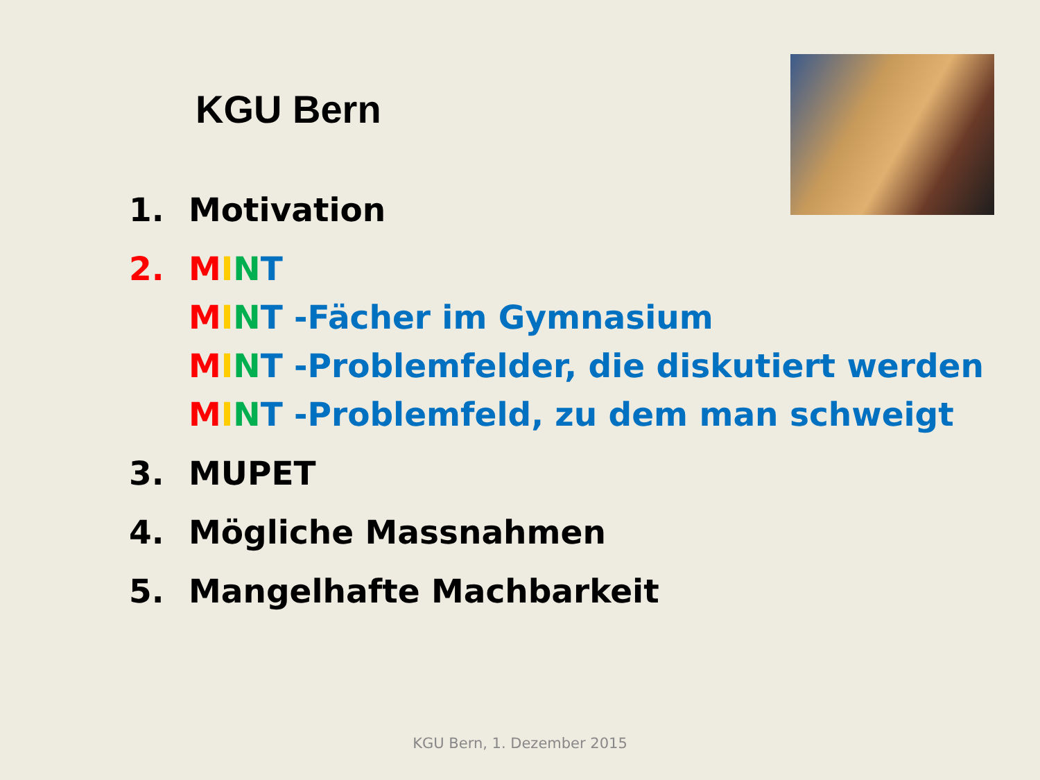KGU Bern
1. Motivation
2. MINT
MINT -Fächer im Gymnasium
MINT -Problemfelder, die diskutiert werden
MINT -Problemfeld, zu dem man schweigt
3. MUPET
4. Mögliche Massnahmen
5. Mangelhafte Machbarkeit
KGU Bern, 1. Dezember 2015